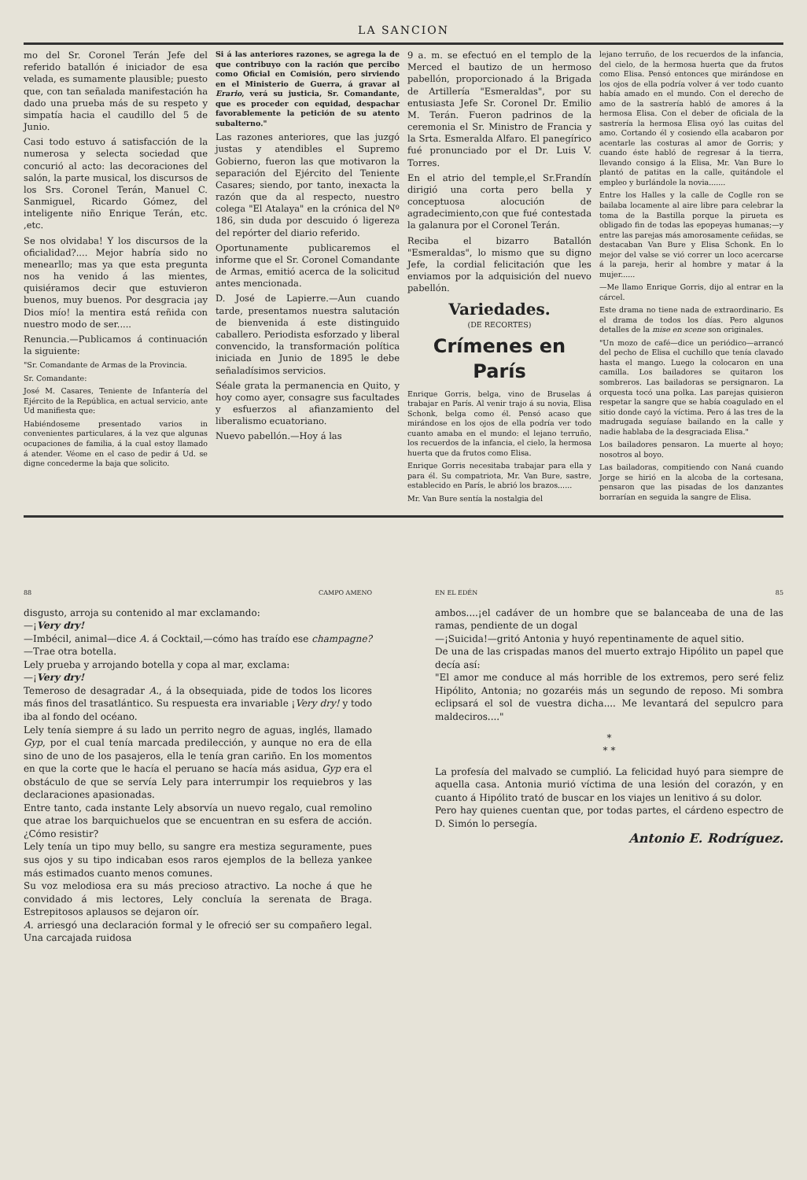LA SANCION
mo del Sr. Coronel Terán Jefe del referido batallón é iniciador de esa velada, es sumamente plausible; puesto que, con tan señalada manifestación ha dado una prueba más de su respeto y simpatía hacia el caudillo del 5 de Junio.
Casi todo estuvo á satisfacción de la numerosa y selecta sociedad que concurió al acto: las decoraciones del salón, la parte musical, los discursos de los Srs. Coronel Terán, Manuel C. Sanmiguel, Ricardo Gómez, del inteligente niño Enrique Terán, etc. ,etc.
Se nos olvidaba! Y los discursos de la oficialidad?.... Mejor habría sido no menearllo; mas ya que esta pregunta nos ha venido á las mientes, quisiéramos decir que estuvieron buenos, muy buenos. Por desgracia ¡ay Dios mío! la mentira está reñida con nuestro modo de ser.....
Renuncia.—Publicamos á continuación la siguiente:
"Sr. Comandante de Armas de la Provincia.
Sr. Comandante:
José M. Casares, Teniente de Infantería del Ejército de la República, en actual servicio, ante Ud manifiesta que:
Habiéndoseme presentado varios in convenientes particulares, á la vez que algunas ocupaciones de familia, á la cual estoy llamado á atender. Véome en el caso de pedir á Ud. se digne concederme la baja que solicito.
Si á las anteriores razones, se agrega la de que contribuyo con la ración que percibo como Oficial en Comisión, pero sirviendo en el Ministerio de Guerra, á gravar al Erario, verá su justicia, Sr. Comandante, que es proceder con equidad, despachar favorablemente la petición de su atento subalterno."
Las razones anteriores, que las juzgó justas y atendibles el Supremo Gobierno, fueron las que motivaron la separación del Ejército del Teniente Casares; siendo, por tanto, inexacta la razón que da al respecto, nuestro colega "El Atalaya" en la crónica del Nº 186, sin duda por descuido ó ligereza del repórter del diario referido.
Oportunamente publicaremos el informe que el Sr. Coronel Comandante de Armas, emitió acerca de la solicitud antes mencionada.
D. José de Lapierre.—Aun cuando tarde, presentamos nuestra salutación de bienvenida á este distinguido caballero. Periodista esforzado y liberal convencido, la transformación política iniciada en Junio de 1895 le debe señaladísimos servicios.
Séale grata la permanencia en Quito, y hoy como ayer, consagre sus facultades y esfuerzos al afianzamiento del liberalismo ecuatoriano.
Nuevo pabellón.—Hoy á las
9 a. m. se efectuó en el templo de la Merced el bautizo de un hermoso pabellón, proporcionado á la Brigada de Artillería "Esmeraldas", por su entusiasta Jefe Sr. Coronel Dr. Emilio M. Terán. Fueron padrinos de la ceremonia el Sr. Ministro de Francia y la Srta. Esmeralda Alfaro. El panegírico fué pronunciado por el Dr. Luis V. Torres.
En el atrio del temple,el Sr.Frandín dirigió una corta pero bella y conceptuosa alocución de agradecimiento,con que fué contestada la galanura por el Coronel Terán.
Reciba el bizarro Batallón "Esmeraldas", lo mismo que su digno Jefe, la cordial felicitación que les enviamos por la adquisición del nuevo pabellón.
Variedades.
(DE RECORTES)
Crímenes en París
Enrique Gorris, belga, vino de Bruselas á trabajar en París. Al venir trajo á su novia, Elisa Schonk, belga como él. Pensó acaso que mirándose en los ojos de ella podría ver todo cuanto amaba en el mundo: el lejano terruño, los recuerdos de la infancia, el cielo, la hermosa huerta que da frutos como Elisa.
Enrique Gorris necesitaba trabajar para ella y para él. Su compatriota, Mr. Van Bure, sastre, establecido en París, le abrió los brazos......
Mr. Van Bure sentía la nostalgia del
lejano terruño, de los recuerdos de la infancia, del cielo, de la hermosa huerta que da frutos como Elisa. Pensó entonces que mirándose en los ojos de ella podría volver á ver todo cuanto había amado en el mundo. Con el derecho de amo de la sastrería habló de amores á la hermosa Elisa. Con el deber de oficiala de la sastrería la hermosa Elisa oyó las cuitas del amo. Cortando él y cosiendo ella acabaron por acentarle las costuras al amor de Gorris; y cuando éste habló de regresar á la tierra, llevando consigo á la Elisa, Mr. Van Bure lo plantó de patitas en la calle, quitándole el empleo y burlándole la novia.......
Entre los Halles y la calle de Coglle ron se bailaba locamente al aire libre para celebrar la toma de la Bastilla porque la pirueta es obligado fin de todas las epopeyas humanas;—y entre las parejas más amorosamente ceñidas, se destacaban Van Bure y Elisa Schonk. En lo mejor del valse se vió correr un loco acercarse á la pareja, herir al hombre y matar á la mujer......
—Me llamo Enrique Gorris, dijo al entrar en la cárcel.
Este drama no tiene nada de extraordinario. Es el drama de todos los días. Pero algunos detalles de la mise en scene son originales.
"Un mozo de café—dice un periódico—arrancó del pecho de Elisa el cuchillo que tenía clavado hasta el mango. Luego la colocaron en una camilla. Los bailadores se quitaron los sombreros. Las bailadoras se persignaron. La orquesta tocó una polka. Las parejas quisieron respetar la sangre que se había coagulado en el sitio donde cayó la víctima. Pero á las tres de la madrugada seguíase bailando en la calle y nadie hablaba de la desgraciada Elisa."
Los bailadores pensaron. La muerte al hoyo; nosotros al boyo.
Las bailadoras, compitiendo con Naná cuando Jorge se hirió en la alcoba de la cortesana, pensaron que las pisadas de los danzantes borrarían en seguida la sangre de Elisa.
88 CAMPO AMENO
disgusto, arroja su contenido al mar exclamando:
—¡Very dry!
—Imbécil, animal—dice A. á Cocktail,—cómo has traído ese champagne?—Trae otra botella.
Lely prueba y arrojando botella y copa al mar, exclama:
—¡Very dry!
Temeroso de desagradar A., á la obsequiada, pide de todos los licores más finos del trasatlántico. Su respuesta era invariable ¡Very dry! y todo iba al fondo del océano.
Lely tenía siempre á su lado un perrito negro de aguas, inglés, llamado Gyp, por el cual tenía marcada predilección, y aunque no era de ella sino de uno de los pasajeros, ella le tenía gran cariño. En los momentos en que la corte que le hacía el peruano se hacía más asidua, Gyp era el obstáculo de que se servía Lely para interrumpir los requiebros y las declaraciones apasionadas.
Entre tanto, cada instante Lely absorvía un nuevo regalo, cual remolino que atrae los barquichuelos que se encuentran en su esfera de acción. ¿Cómo resistir?
Lely tenía un tipo muy bello, su sangre era mestiza seguramente, pues sus ojos y su tipo indicaban esos raros ejemplos de la belleza yankee más estimados cuanto menos comunes.
Su voz melodiosa era su más precioso atractivo. La noche á que he convidado á mis lectores, Lely concluía la serenata de Braga. Estrepitosos aplausos se dejaron oír.
A. arriesgó una declaración formal y le ofreció ser su compañero legal. Una carcajada ruidosa
EN EL EDÉN 85
ambos....¡el cadáver de un hombre que se balanceaba de una de las ramas, pendiente de un dogal
—¡Suicida!—gritó Antonia y huyó repentinamente de aquel sitio.
De una de las crispadas manos del muerto extrajo Hipólito un papel que decía así:
"El amor me conduce al más horrible de los extremos, pero seré feliz Hipólito, Antonia; no gozaréis más un segundo de reposo. Mi sombra eclipsará el sol de vuestra dicha.... Me levantará del sepulcro para maldeciros...."
*
* *
La profesía del malvado se cumplió. La felicidad huyó para siempre de aquella casa. Antonia murió víctima de una lesión del corazón, y en cuanto á Hipólito trató de buscar en los viajes un lenitivo á su dolor.
Pero hay quienes cuentan que, por todas partes, el cárdeno espectro de D. Simón lo persegía.
Antonio E. Rodríguez.